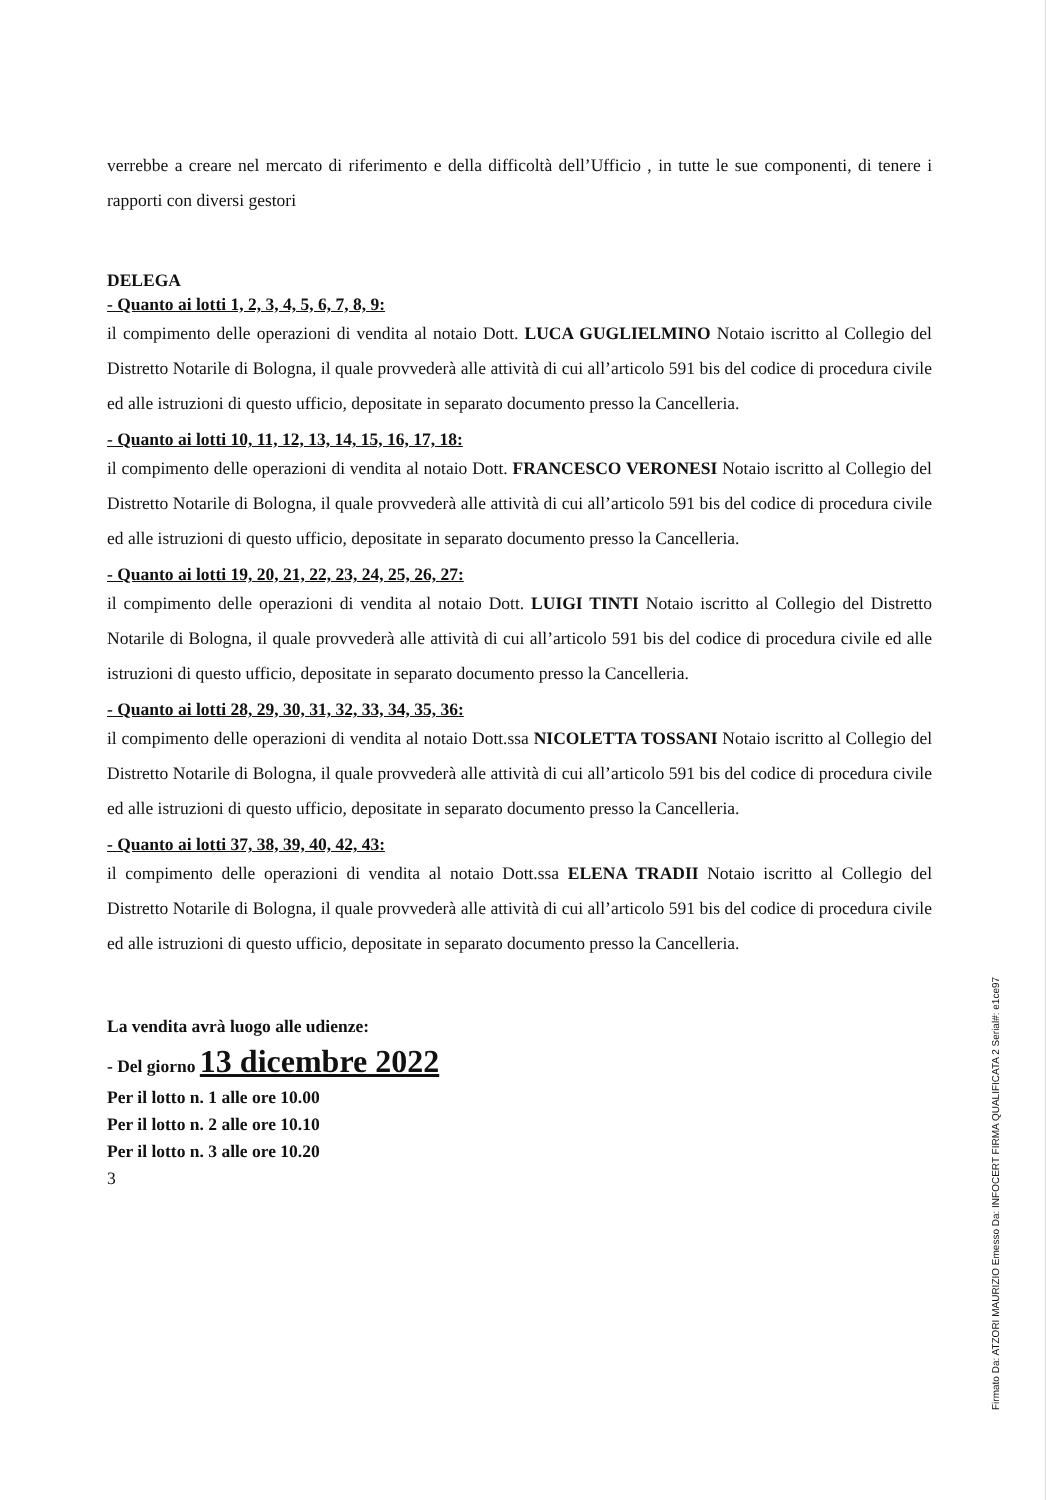verrebbe a creare nel mercato di riferimento e della difficoltà dell’Ufficio , in tutte le sue componenti, di tenere i rapporti con diversi gestori
DELEGA
- Quanto ai lotti 1, 2, 3, 4, 5, 6, 7, 8, 9:
il compimento delle operazioni di vendita al notaio Dott. LUCA GUGLIELMINO Notaio iscritto al Collegio del Distretto Notarile di Bologna, il quale provvederà alle attività di cui all’articolo 591 bis del codice di procedura civile ed alle istruzioni di questo ufficio, depositate in separato documento presso la Cancelleria.
- Quanto ai lotti 10, 11, 12, 13, 14, 15, 16, 17, 18:
il compimento delle operazioni di vendita al notaio Dott. FRANCESCO VERONESI Notaio iscritto al Collegio del Distretto Notarile di Bologna, il quale provvederà alle attività di cui all’articolo 591 bis del codice di procedura civile ed alle istruzioni di questo ufficio, depositate in separato documento presso la Cancelleria.
- Quanto ai lotti 19, 20, 21, 22, 23, 24, 25, 26, 27:
il compimento delle operazioni di vendita al notaio Dott. LUIGI TINTI Notaio iscritto al Collegio del Distretto Notarile di Bologna, il quale provvederà alle attività di cui all’articolo 591 bis del codice di procedura civile ed alle istruzioni di questo ufficio, depositate in separato documento presso la Cancelleria.
- Quanto ai lotti 28, 29, 30, 31, 32, 33, 34, 35, 36:
il compimento delle operazioni di vendita al notaio Dott.ssa NICOLETTA TOSSANI Notaio iscritto al Collegio del Distretto Notarile di Bologna, il quale provvederà alle attività di cui all’articolo 591 bis del codice di procedura civile ed alle istruzioni di questo ufficio, depositate in separato documento presso la Cancelleria.
- Quanto ai lotti 37, 38, 39, 40, 42, 43:
il compimento delle operazioni di vendita al notaio Dott.ssa ELENA TRADII Notaio iscritto al Collegio del Distretto Notarile di Bologna, il quale provvederà alle attività di cui all’articolo 591 bis del codice di procedura civile ed alle istruzioni di questo ufficio, depositate in separato documento presso la Cancelleria.
La vendita avrà luogo alle udienze:
- Del giorno 13 dicembre 2022
Per il lotto n. 1 alle ore 10.00
Per il lotto n. 2 alle ore 10.10
Per il lotto n. 3 alle ore 10.20
3
Firmato Da: ATZORI MAURIZIO Emesso Da: INFOCERT FIRMA QUALIFICATA 2 Serial#: e1ce97